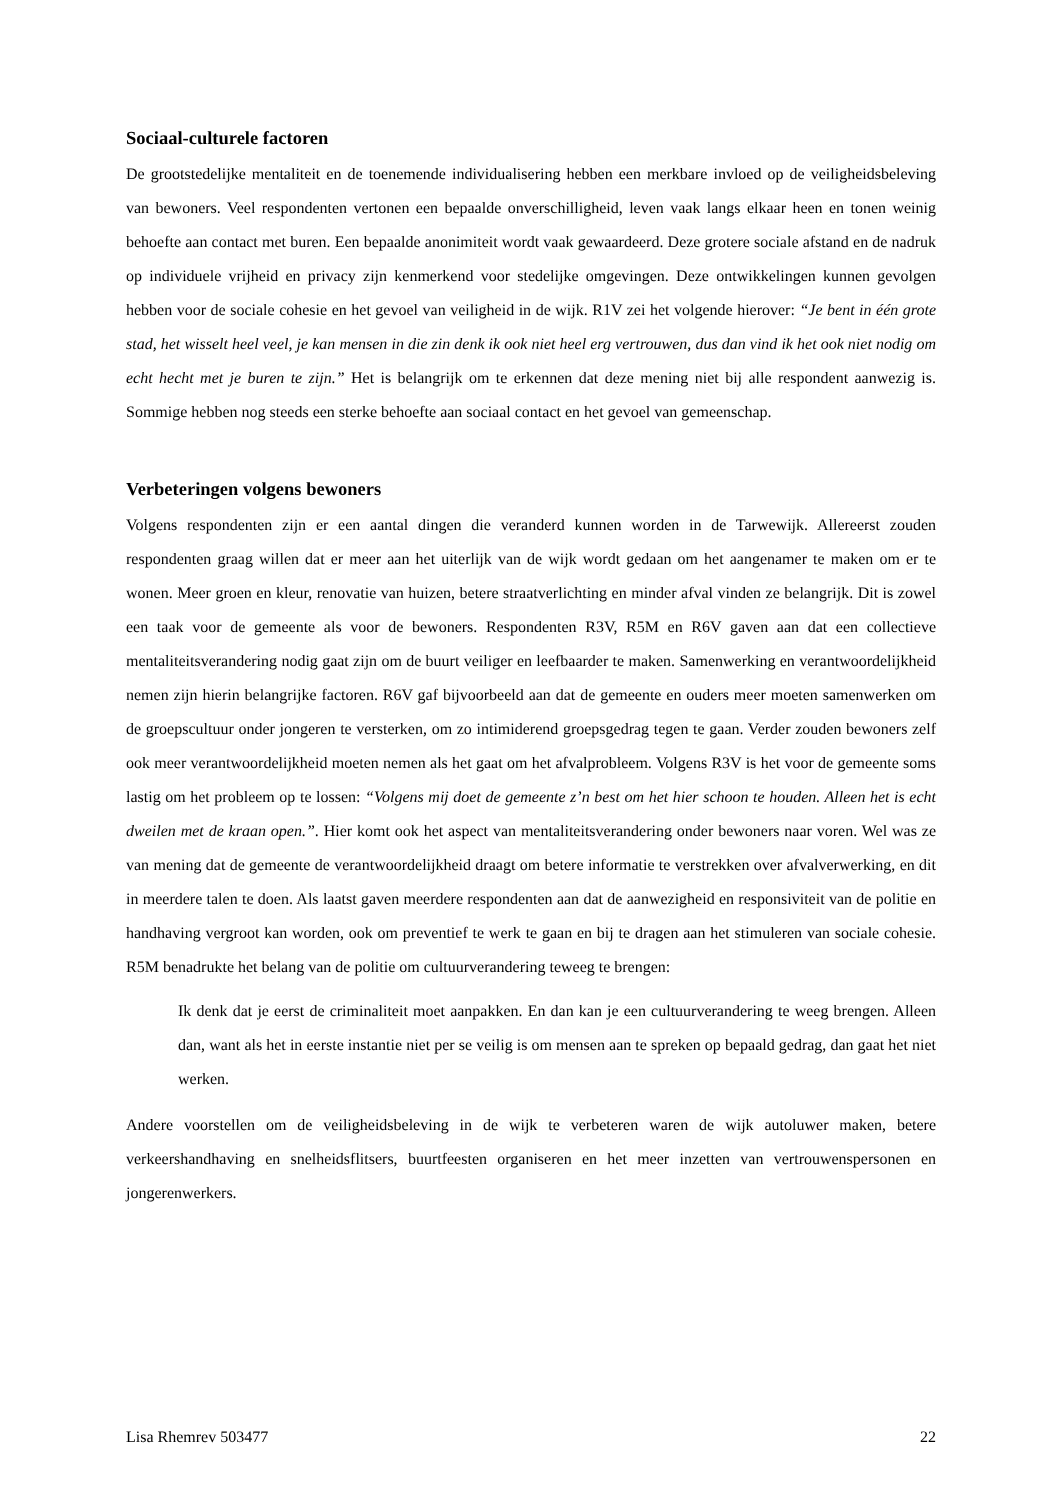Sociaal-culturele factoren
De grootstedelijke mentaliteit en de toenemende individualisering hebben een merkbare invloed op de veiligheidsbeleving van bewoners. Veel respondenten vertonen een bepaalde onverschilligheid, leven vaak langs elkaar heen en tonen weinig behoefte aan contact met buren. Een bepaalde anonimiteit wordt vaak gewaardeerd. Deze grotere sociale afstand en de nadruk op individuele vrijheid en privacy zijn kenmerkend voor stedelijke omgevingen. Deze ontwikkelingen kunnen gevolgen hebben voor de sociale cohesie en het gevoel van veiligheid in de wijk. R1V zei het volgende hierover: “Je bent in één grote stad, het wisselt heel veel, je kan mensen in die zin denk ik ook niet heel erg vertrouwen, dus dan vind ik het ook niet nodig om echt hecht met je buren te zijn.” Het is belangrijk om te erkennen dat deze mening niet bij alle respondent aanwezig is. Sommige hebben nog steeds een sterke behoefte aan sociaal contact en het gevoel van gemeenschap.
Verbeteringen volgens bewoners
Volgens respondenten zijn er een aantal dingen die veranderd kunnen worden in de Tarwewijk. Allereerst zouden respondenten graag willen dat er meer aan het uiterlijk van de wijk wordt gedaan om het aangenamer te maken om er te wonen. Meer groen en kleur, renovatie van huizen, betere straatverlichting en minder afval vinden ze belangrijk. Dit is zowel een taak voor de gemeente als voor de bewoners. Respondenten R3V, R5M en R6V gaven aan dat een collectieve mentaliteitsverandering nodig gaat zijn om de buurt veiliger en leefbaarder te maken. Samenwerking en verantwoordelijkheid nemen zijn hierin belangrijke factoren. R6V gaf bijvoorbeeld aan dat de gemeente en ouders meer moeten samenwerken om de groepscultuur onder jongeren te versterken, om zo intimiderend groepsgedrag tegen te gaan. Verder zouden bewoners zelf ook meer verantwoordelijkheid moeten nemen als het gaat om het afvalprobleem. Volgens R3V is het voor de gemeente soms lastig om het probleem op te lossen: “Volgens mij doet de gemeente z’n best om het hier schoon te houden. Alleen het is echt dweilen met de kraan open.”. Hier komt ook het aspect van mentaliteitsverandering onder bewoners naar voren. Wel was ze van mening dat de gemeente de verantwoordelijkheid draagt om betere informatie te verstrekken over afvalverwerking, en dit in meerdere talen te doen. Als laatst gaven meerdere respondenten aan dat de aanwezigheid en responsiviteit van de politie en handhaving vergroot kan worden, ook om preventief te werk te gaan en bij te dragen aan het stimuleren van sociale cohesie. R5M benadrukte het belang van de politie om cultuurverandering teweeg te brengen:
Ik denk dat je eerst de criminaliteit moet aanpakken. En dan kan je een cultuurverandering te weeg brengen. Alleen dan, want als het in eerste instantie niet per se veilig is om mensen aan te spreken op bepaald gedrag, dan gaat het niet werken.
Andere voorstellen om de veiligheidsbeleving in de wijk te verbeteren waren de wijk autoluwer maken, betere verkeershandhaving en snelheidsflitsers, buurtfeesten organiseren en het meer inzetten van vertrouwenspersonen en jongerenwerkers.
Lisa Rhemrev 503477 22